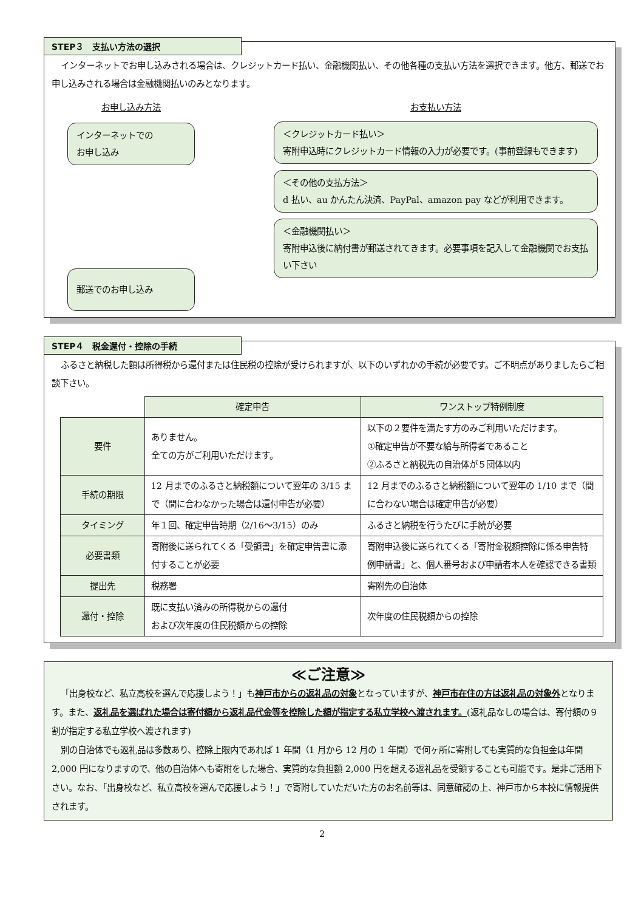STEP３　支払い方法の選択
インターネットでお申し込みされる場合は、クレジットカード払い、金融機関払い、その他各種の支払い方法を選択できます。他方、郵送でお申し込みされる場合は金融機関払いのみとなります。
お申し込み方法
インターネットでの
お申し込み
郵送でのお申し込み
お支払い方法
＜クレジットカード払い＞
寄附申込時にクレジットカード情報の入力が必要です。(事前登録もできます)
＜その他の支払方法＞
d 払い、au かんたん決済、PayPal、amazon pay などが利用できます。
＜金融機関払い＞
寄附申込後に納付書が郵送されてきます。必要事項を記入して金融機関でお支払い下さい
STEP４　税金還付・控除の手続
ふるさと納税した額は所得税から還付または住民税の控除が受けられますが、以下のいずれかの手続が必要です。ご不明点がありましたらご相談下さい。
| | 確定申告 | ワンストップ特例制度 |
| --- | --- | --- |
| 要件 | ありません。 全ての方がご利用いただけます。 | 以下の２要件を満たす方のみご利用いただけます。 ①確定申告が不要な給与所得者であること ②ふるさと納税先の自治体が５団体以内 |
| 手続の期限 | 12 月までのふるさと納税額について翌年の 3/15 まで（間に合わなかった場合は還付申告が必要） | 12 月までのふるさと納税額について翌年の 1/10 まで（間に合わない場合は確定申告が必要） |
| タイミング | 年１回、確定申告時期（2/16〜3/15）のみ | ふるさと納税を行うたびに手続が必要 |
| 必要書類 | 寄附後に送られてくる「受領書」を確定申告書に添付することが必要 | 寄附申込後に送られてくる「寄附金税額控除に係る申告特例申請書」と、個人番号および申請者本人を確認できる書類 |
| 提出先 | 税務署 | 寄附先の自治体 |
| 還付・控除 | 既に支払い済みの所得税からの還付 および次年度の住民税額からの控除 | 次年度の住民税額からの控除 |
≪ご注意≫
「出身校など、私立高校を選んで応援しよう！」も神戸市からの返礼品の対象となっていますが、神戸市在住の方は返礼品の対象外となります。また、返礼品を選ばれた場合は寄付額から返礼品代金等を控除した額が指定する私立学校へ渡されます。(返礼品なしの場合は、寄付額の９割が指定する私立学校へ渡されます)
別の自治体でも返礼品は多数あり、控除上限内であれば 1 年間（1 月から 12 月の 1 年間）で何ヶ所に寄附しても実質的な負担金は年間 2,000 円になりますので、他の自治体へも寄附をした場合、実質的な負担額 2,000 円を超える返礼品を受領することも可能です。是非ご活用下さい。なお、「出身校など、私立高校を選んで応援しよう！」で寄附していただいた方のお名前等は、同意確認の上、神戸市から本校に情報提供されます。
2